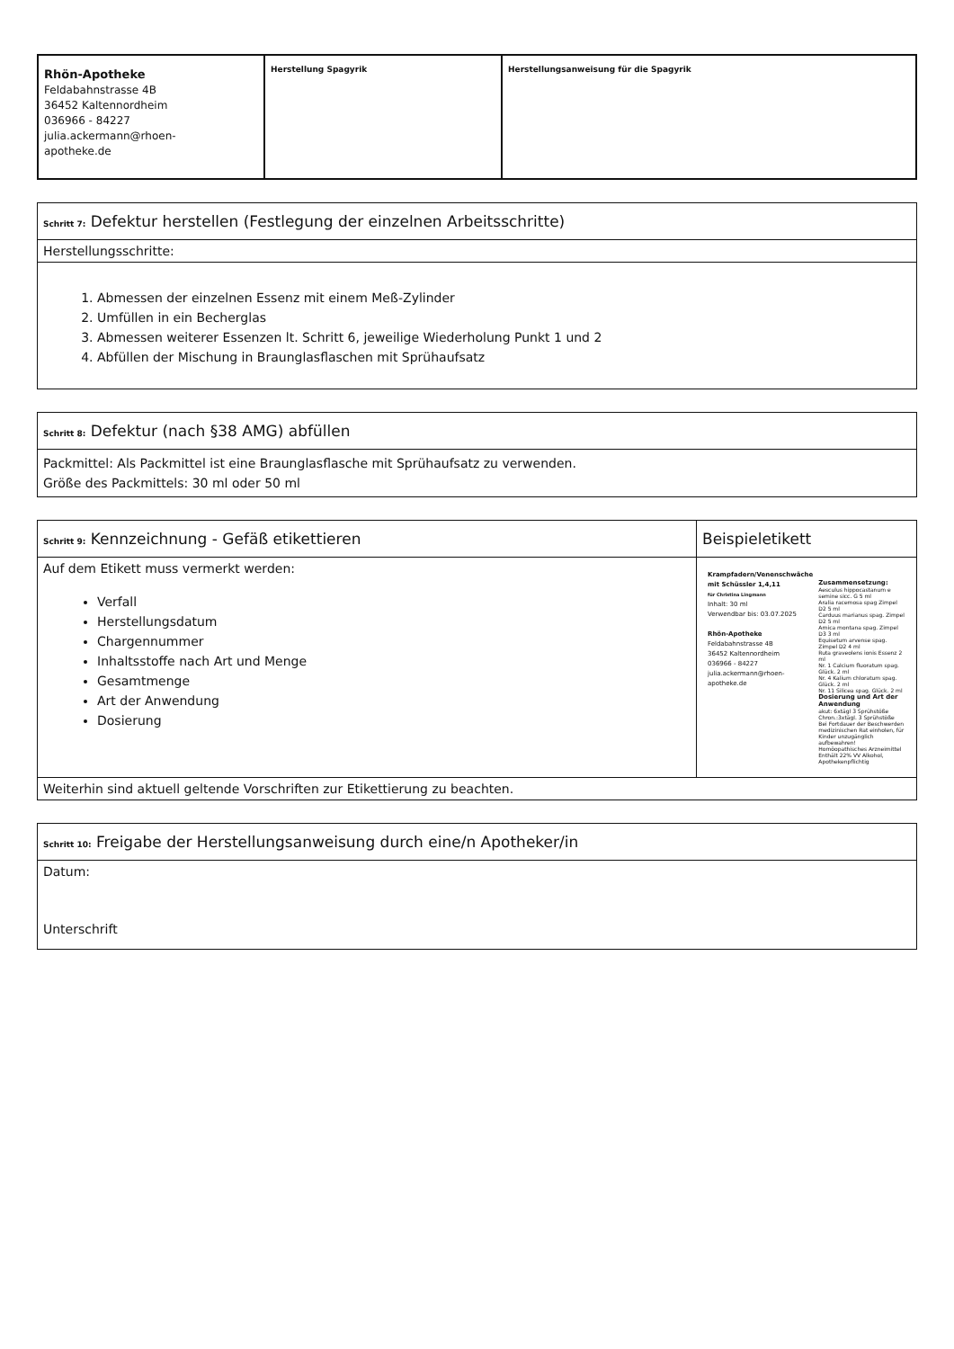| Rhön-Apotheke Feldabahnstrasse 4B 36452 Kaltennordheim 036966 - 84227 julia.ackermann@rhoen- apotheke.de | Herstellung Spagyrik | Herstellungsanweisung für die Spagyrik |
| Schritt 7: Defektur herstellen (Festlegung der einzelnen Arbeitsschritte) |
| Herstellungsschritte: |
| 1. Abmessen der einzelnen Essenz mit einem Meß-Zylinder 2. Umfüllen in ein Becherglas 3. Abmessen weiterer Essenzen lt. Schritt 6, jeweilige Wiederholung Punkt 1 und 2 4. Abfüllen der Mischung in Braunglasflaschen mit Sprühaufsatz |
| Schritt 8: Defektur (nach §38 AMG) abfüllen |
| Packmittel: Als Packmittel ist eine Braunglasflasche mit Sprühaufsatz zu verwenden. Größe des Packmittels: 30 ml oder 50 ml |
| Schritt 9: Kennzeichnung - Gefäß etikettieren | Beispieletikett |
| Auf dem Etikett muss vermerkt werden: Verfall Herstellungsdatum Chargennummer Inhaltsstoffe nach Art und Menge Gesamtmenge Art der Anwendung Dosierung | Krampfadern/Venenschwäche mit Schüssler 1,4,11 für Christina Lingmann Inhalt: 30 ml Verwendbar bis: 03.07.2025 Rhön-Apotheke Feldabahnstrasse 4B 36452 Kaltennordheim 036966 - 84227 julia.ackermann@rhoen- apotheke.de Zusammensetzung: Aesculus hippocastanum e semine sicc. G 5 ml Aralia racemosa spag Zimpel D2 5 ml Carduus marianus spag. Zimpel D2 5 ml Arnica montana spag. Zimpel D3 3 ml Equisetum arvense spag. Zimpel D2 4 ml Ruta graveolens ionis Essenz 2 ml Nr. 1 Calcium fluoratum spag. Glück. 2 ml Nr. 4 Kalium chloratum spag. Glück. 2 ml Nr. 11 Silicea spag. Glück. 2 ml Dosierung und Art der Anwendung akut: 6xtägl 3 Sprühstöße Chron.:3xtägl. 3 Sprühstöße Bei Fortdauer der Beschwerden medizinischen Rat einholen, für Kinder unzugänglich aufbewahren! Homöopathisches Arzneimittel Enthält 22% VV Alkohol, Apothekenpflichtig |
| Weiterhin sind aktuell geltende Vorschriften zur Etikettierung zu beachten. | |
| Schritt 10: Freigabe der Herstellungsanweisung durch eine/n Apotheker/in |
| Datum: Unterschrift |